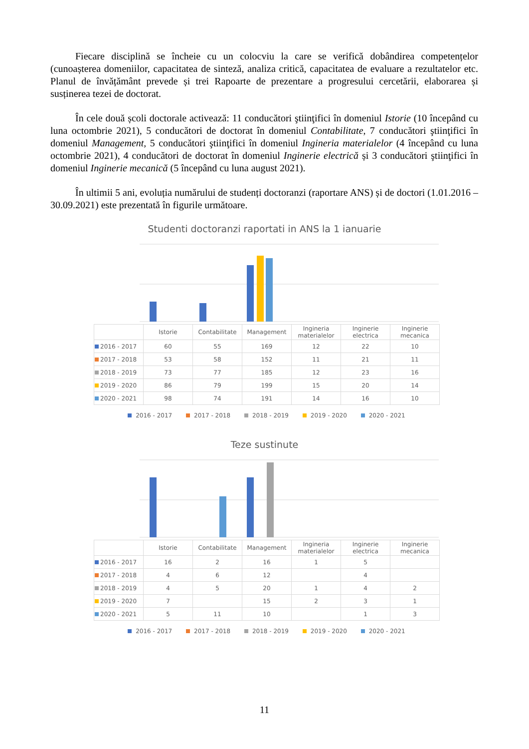Fiecare disciplină se încheie cu un colocviu la care se verifică dobândirea competențelor (cunoașterea domeniilor, capacitatea de sinteză, analiza critică, capacitatea de evaluare a rezultatelor etc. Planul de învățământ prevede și trei Rapoarte de prezentare a progresului cercetării, elaborarea și susținerea tezei de doctorat.
În cele două școli doctorale activează: 11 conducători ştiinţifici în domeniul Istorie (10 începând cu luna octombrie 2021), 5 conducători de doctorat în domeniul Contabilitate, 7 conducători ştiinţifici în domeniul Management, 5 conducători ştiinţifici în domeniul Ingineria materialelor (4 începând cu luna octombrie 2021), 4 conducători de doctorat în domeniul Inginerie electrică și 3 conducători ştiinţifici în domeniul Inginerie mecanică (5 începând cu luna august 2021).
În ultimii 5 ani, evoluția numărului de studenți doctoranzi (raportare ANS) și de doctori (1.01.2016 – 30.09.2021) este prezentată în figurile următoare.
Studenti doctoranzi raportati in ANS la 1 ianuarie
| | Istorie | Contabilitate | Management | Ingineria materialelor | Inginerie electrica | Inginerie mecanica |
| --- | --- | --- | --- | --- | --- | --- |
| 2016 - 2017 | 60 | 55 | 169 | 12 | 22 | 10 |
| 2017 - 2018 | 53 | 58 | 152 | 11 | 21 | 11 |
| 2018 - 2019 | 73 | 77 | 185 | 12 | 23 | 16 |
| 2019 - 2020 | 86 | 79 | 199 | 15 | 20 | 14 |
| 2020 - 2021 | 98 | 74 | 191 | 14 | 16 | 10 |
2016 - 2017 2017 - 2018 2018 - 2019 2019 - 2020 2020 - 2021
Teze sustinute
| | Istorie | Contabilitate | Management | Ingineria materialelor | Inginerie electrica | Inginerie mecanica |
| --- | --- | --- | --- | --- | --- | --- |
| 2016 - 2017 | 16 | 2 | 16 | 1 | 5 | |
| 2017 - 2018 | 4 | 6 | 12 | | 4 | |
| 2018 - 2019 | 4 | 5 | 20 | 1 | 4 | 2 |
| 2019 - 2020 | 7 | | 15 | 2 | 3 | 1 |
| 2020 - 2021 | 5 | 11 | 10 | | 1 | 3 |
2016 - 2017 2017 - 2018 2018 - 2019 2019 - 2020 2020 - 2021
11